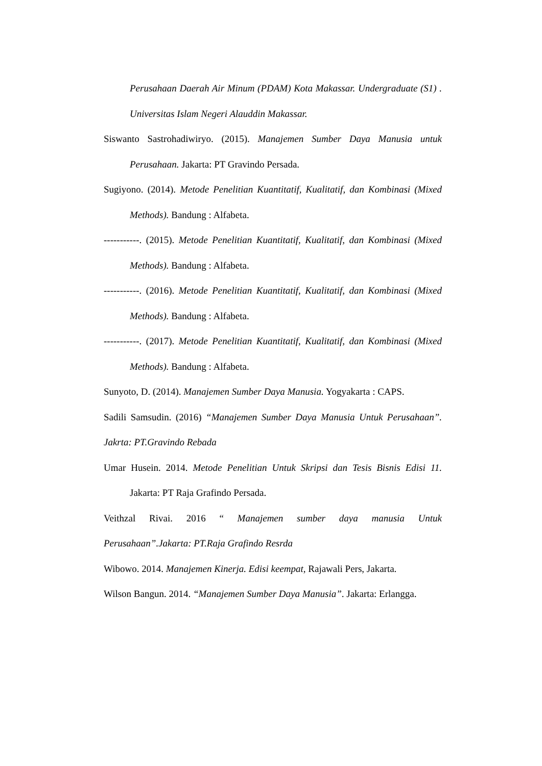Perusahaan Daerah Air Minum (PDAM) Kota Makassar. Undergraduate (S1) . Universitas Islam Negeri Alauddin Makassar.
Siswanto Sastrohadiwiryo. (2015). Manajemen Sumber Daya Manusia untuk Perusahaan. Jakarta: PT Gravindo Persada.
Sugiyono. (2014). Metode Penelitian Kuantitatif, Kualitatif, dan Kombinasi (Mixed Methods). Bandung : Alfabeta.
-----------. (2015). Metode Penelitian Kuantitatif, Kualitatif, dan Kombinasi (Mixed Methods). Bandung : Alfabeta.
-----------. (2016). Metode Penelitian Kuantitatif, Kualitatif, dan Kombinasi (Mixed Methods). Bandung : Alfabeta.
-----------. (2017). Metode Penelitian Kuantitatif, Kualitatif, dan Kombinasi (Mixed Methods). Bandung : Alfabeta.
Sunyoto, D. (2014). Manajemen Sumber Daya Manusia. Yogyakarta : CAPS.
Sadili Samsudin. (2016) “Manajemen Sumber Daya Manusia Untuk Perusahaan”. Jakrta: PT.Gravindo Rebada
Umar Husein. 2014. Metode Penelitian Untuk Skripsi dan Tesis Bisnis Edisi 11. Jakarta: PT Raja Grafindo Persada.
Veithzal Rivai. 2016 “ Manajemen sumber daya manusia Untuk Perusahaan”.Jakarta: PT.Raja Grafindo Resrda
Wibowo. 2014. Manajemen Kinerja. Edisi keempat, Rajawali Pers, Jakarta.
Wilson Bangun. 2014. “Manajemen Sumber Daya Manusia”. Jakarta: Erlangga.